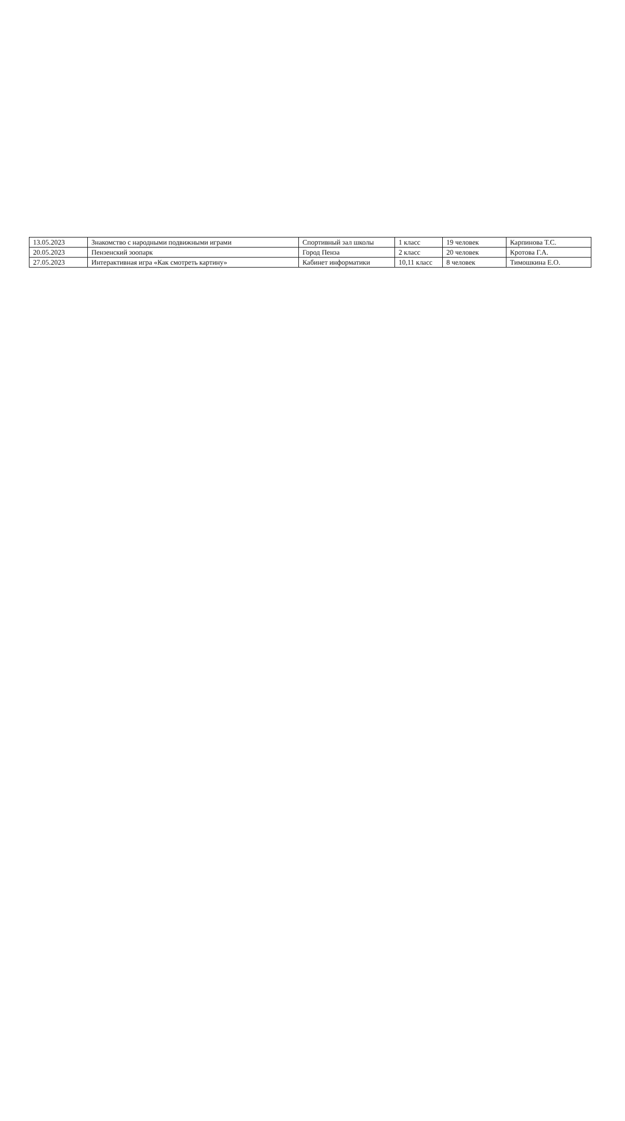| 13.05.2023 | Знакомство с народными подвижными играми | Спортивный зал школы | 1 класс | 19 человек | Карпинова Т.С. |
| 20.05.2023 | Пензенский зоопарк | Город Пенза | 2 класс | 20 человек | Кротова Г.А. |
| 27.05.2023 | Интерактивная игра «Как смотреть картину» | Кабинет информатики | 10,11 класс | 8 человек | Тимошкина Е.О. |